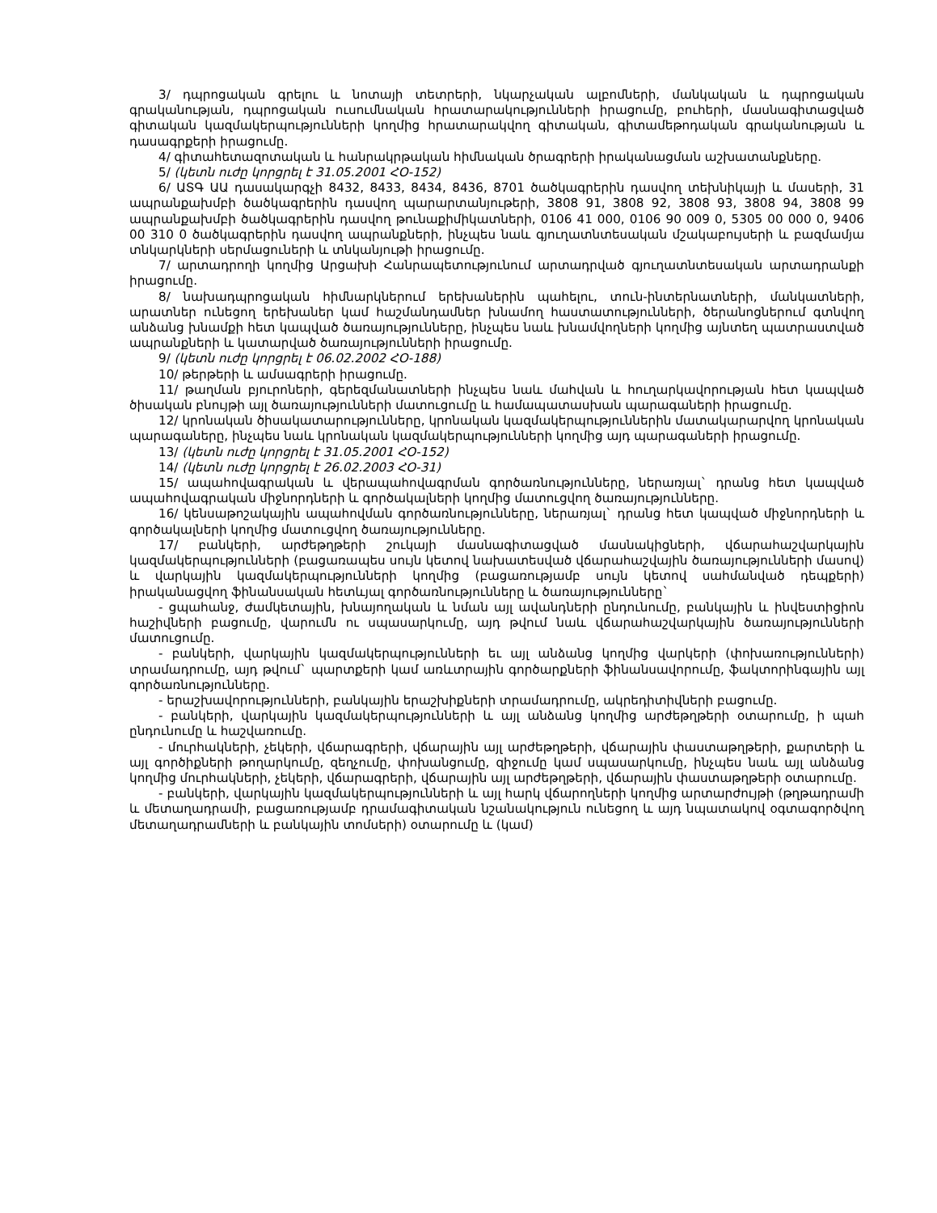3/ դպրոցական գրելու և նոտայի տետրերի, նկարչական ալբոմների, մանկական և դպրոցական գրականության, դպրոցական ուսումնական հրատարակությունների իրացումը, բուհերի, մասնագիտացված գիտական կազմակերպությունների կողմից հրատարակվող գիտական, գիտամեթոդական գրականության և դասագրքերի իրացումը.
4/ գիտահետազոտական և հանրակրթական հիմնական ծրագրերի իրականացման աշխատանքները.
5/ (կետն ուժը կորցրել է 31.05.2001 ՀՕ-152)
6/ ԱՏԳ ԱԱ դասակարգչի 8432, 8433, 8434, 8436, 8701 ծածկագրերին դասվող տեխնիկայի և մասերի, 31 ապրանքախմբի ծածկագրերին դասվող պարարտանյութերի, 3808 91, 3808 92, 3808 93, 3808 94, 3808 99 ապրանքախմբի ծածկագրերին դասվող թունաքիմիկատների, 0106 41 000, 0106 90 009 0, 5305 00 000 0, 9406 00 310 0 ծածկագրերին դասվող ապրանքների, ինչպես նաև գյուղատնտեսական մշակաբույսերի և բազմամյա տնկարկների սերմացուների և տնկանյութի իրացումը.
7/ արտադրողի կողմից Արցախի Հանրապետությունում արտադրված գյուղատնտեսական արտադրանքի իրացումը.
8/ նախադպրոցական հիմնարկներում երեխաներին պահելու, տուն-ինտերնատների, մանկատների, արատներ ունեցող երեխաներ կամ հաշմանդամներ խնամող հաստատությունների, ծերանոցներում գտնվող անձանց խնամքի հետ կապված ծառայությունները, ինչպես նաև խնամվողների կողմից այնտեղ պատրաստված ապրանքների և կատարված ծառայությունների իրացումը.
9/ (կետն ուժը կորցրել է 06.02.2002 ՀՕ-188)
10/ թերթերի և ամսագրերի իրացումը.
11/ թաղման բյուրոների, գերեզմանատների ինչպես նաև մահվան և հուղարկավորության հետ կապված ծիսական բնույթի այլ ծառայությունների մատուցումը և համապատասխան պարագաների իրացումը.
12/ կրոնական ծիսակատարությունները, կրոնական կազմակերպություններին մատակարարվող կրոնական պարագաները, ինչպես նաև կրոնական կազմակերպությունների կողմից այդ պարագաների իրացումը.
13/ (կետն ուժը կորցրել է 31.05.2001 ՀՕ-152)
14/ (կետն ուժը կորցրել է 26.02.2003 ՀՕ-31)
15/ ապահովագրական և վերապահովագրման գործառնությունները, ներառյալ` դրանց հետ կապված ապահովագրական միջնորդների և գործակալների կողմից մատուցվող ծառայությունները.
16/ կենսաթոշակային ապահովման գործառնությունները, ներառյալ` դրանց հետ կապված միջնորդների և գործակալների կողմից մատուցվող ծառայությունները.
17/ բանկերի, արժեթղթերի շուկայի մասնագիտացված մասնակիցների, վճարահաշվարկային կազմակերպությունների (բացառապես սույն կետով նախատեսված վճարահաշվային ծառայությունների մասով) և վարկային կազմակերպությունների կողմից (բացառությամբ սույն կետով սահմանված դեպքերի) իրականացվող ֆինանսական հետևյալ գործառնությունները և ծառայությունները`
- ցպահանջ, ժամկետային, խնայողական և նման այլ ավանդների ընդունումը, բանկային և ինվեստիցիոն հաշիվների բացումը, վարումն ու սպասարկումը, այդ թվում նաև վճարահաշվարկային ծառայությունների մատուցումը.
- բանկերի, վարկային կազմակերպությունների եւ այլ անձանց կողմից վարկերի (փոխառությունների) տրամադրումը, այդ թվում` պարտքերի կամ առևտրային գործարքների ֆինանսավորումը, ֆակտորինգային այլ գործառնությունները.
- երաշխավորությունների, բանկային երաշխիքների տրամադրումը, ակրեդիտիվների բացումը.
- բանկերի, վարկային կազմակերպությունների և այլ անձանց կողմից արժեթղթերի օտարումը, ի պահ ընդունումը և հաշվառումը.
- մուրհակների, չեկերի, վճարագրերի, վճարային այլ արժեթղթերի, վճարային փաստաթղթերի, քարտերի և այլ գործիքների թողարկումը, զեղչումը, փոխանցումը, զիջումը կամ սպասարկումը, ինչպես նաև այլ անձանց կողմից մուրհակների, չեկերի, վճարագրերի, վճարային այլ արժեթղթերի, վճարային փաստաթղթերի օտարումը.
- բանկերի, վարկային կազմակերպությունների և այլ հարկ վճարողների կողմից արտարժույթի (թղթադրամի և մետաղադրամի, բացառությամբ դրամագիտական նշանակություն ունեցող և այդ նպատակով օգտագործվող մետաղադրամների և բանկային տոմսերի) օտարումը և (կամ)